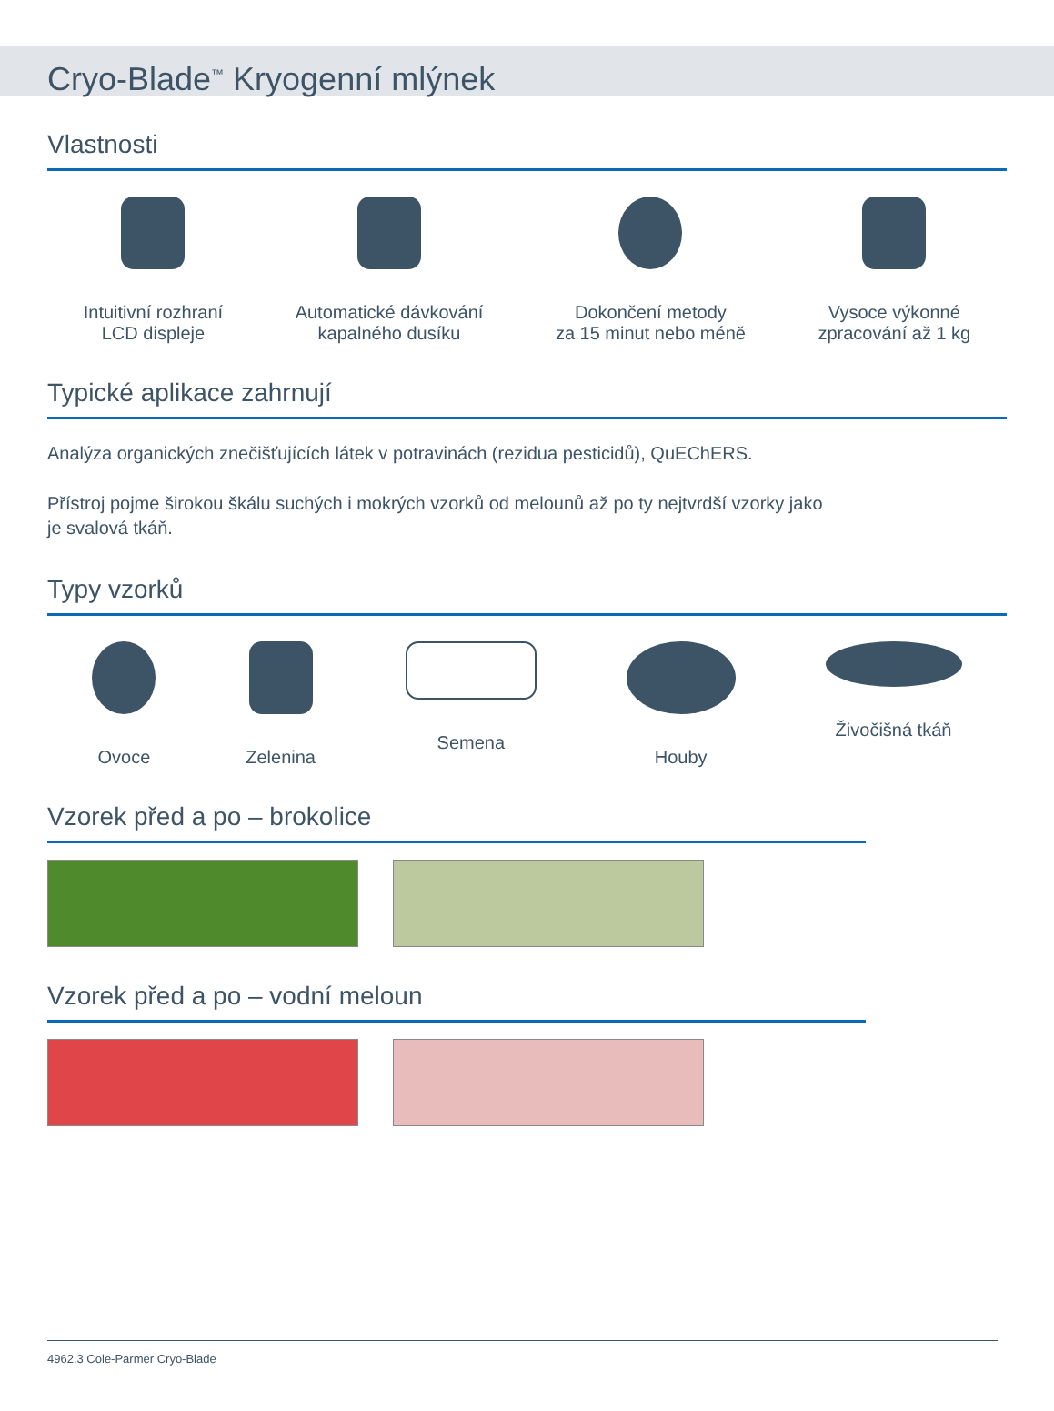Cryo-Blade<sup>™</sup> Kryogenní mlýnek
Vlastnosti
Intuitivní rozhraní
LCD displeje
Automatické dávkování
kapalného dusíku
Dokončení metody
za 15 minut nebo méně
Vysoce výkonné
zpracování až 1 kg
Typické aplikace zahrnují
Analýza organických znečišťujících látek v potravinách (rezidua pesticidů), QuEChERS.
Přístroj pojme širokou škálu suchých i mokrých vzorků od melounů až po ty nejtvrdší vzorky jako
je svalová tkáň.
Typy vzorků
Ovoce Zelenina Semena Houby Živočišná tkáň
Vzorek před a po – brokolice
Vzorek před a po – vodní meloun
4962.3 Cole-Parmer Cryo-Blade